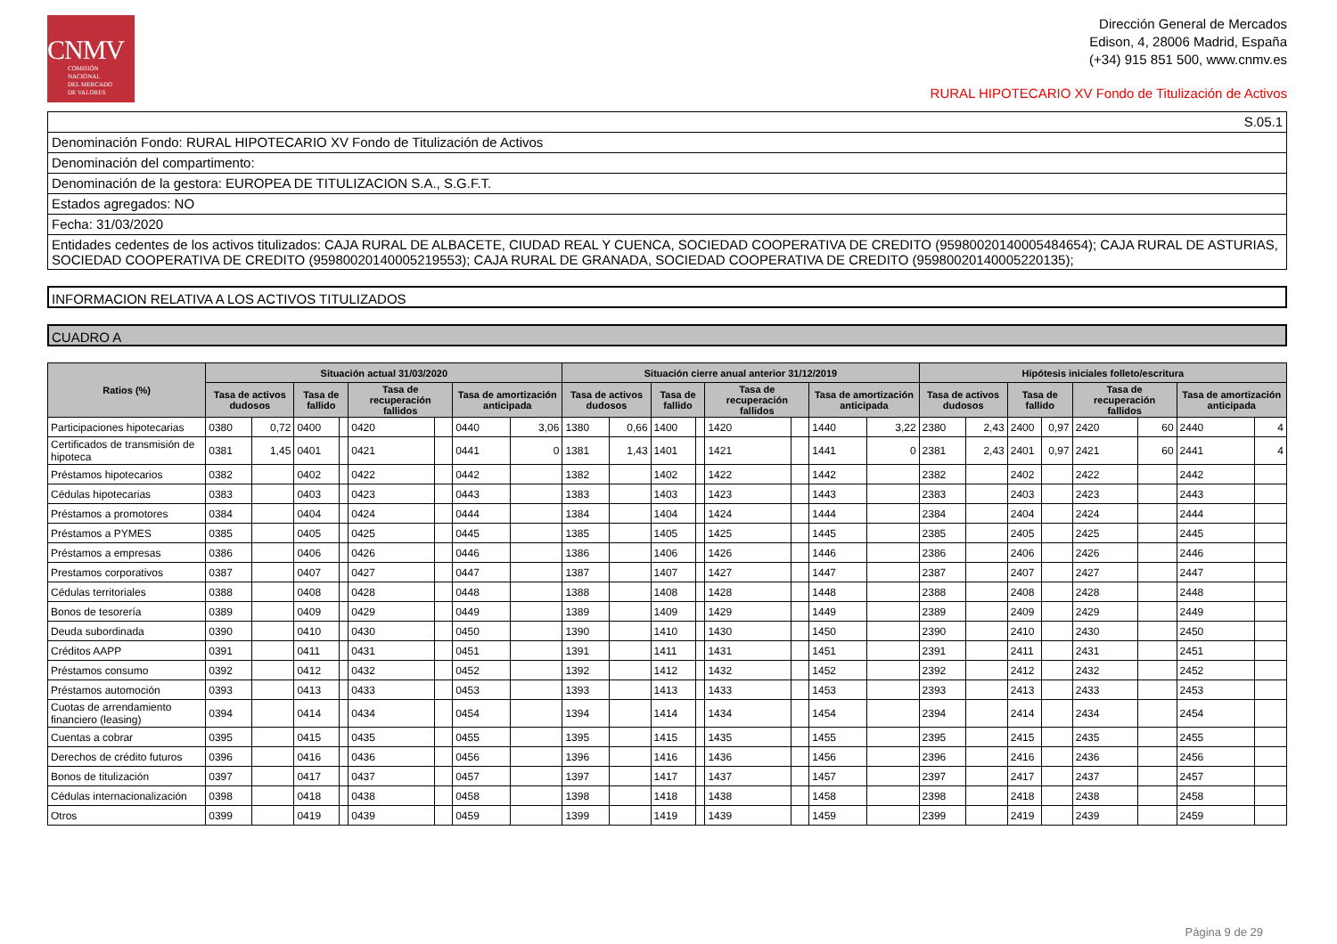CNMV
COMISIÓN
NACIONAL
DEL MERCADO
DE VALORES
Dirección General de Mercados
Edison, 4, 28006 Madrid, España
(+34) 915 851 500, www.cnmv.es
RURAL HIPOTECARIO XV Fondo de Titulización de Activos
S.05.1
Denominación Fondo: RURAL HIPOTECARIO XV Fondo de Titulización de Activos
Denominación del compartimento:
Denominación de la gestora: EUROPEA DE TITULIZACION S.A., S.G.F.T.
Estados agregados: NO
Fecha: 31/03/2020
Entidades cedentes de los activos titulizados: CAJA RURAL DE ALBACETE, CIUDAD REAL Y CUENCA, SOCIEDAD COOPERATIVA DE CREDITO (95980020140005484654); CAJA RURAL DE ASTURIAS, SOCIEDAD COOPERATIVA DE CREDITO (95980020140005219553); CAJA RURAL DE GRANADA, SOCIEDAD COOPERATIVA DE CREDITO (95980020140005220135);
INFORMACION RELATIVA A LOS ACTIVOS TITULIZADOS
CUADRO A
| Ratios (%) | Situación actual 31/03/2020 | | | | | | | | Situación cierre anual anterior 31/12/2019 | | | | | | | | Hipótesis iniciales folleto/escritura | | | | | | | |
| --- | --- | --- | --- | --- | --- | --- | --- | --- | --- | --- | --- | --- | --- | --- | --- | --- | --- | --- | --- | --- | --- | --- | --- | --- |
| | Tasa de activos dudosos | | Tasa de fallido | | Tasa de recuperación fallidos | | Tasa de amortización anticipada | | Tasa de activos dudosos | | Tasa de fallido | | Tasa de recuperación fallidos | | Tasa de amortización anticipada | | Tasa de activos dudosos | | Tasa de fallido | | Tasa de recuperación fallidos | | Tasa de amortización anticipada | |
| Participaciones hipotecarias | 0380 | 0,72 | 0400 | | 0420 | | 0440 | 3,06 | 1380 | 0,66 | 1400 | | 1420 | | 1440 | 3,22 | 2380 | 2,43 | 2400 | 0,97 | 2420 | 60 | 2440 | 4 |
| Certificados de transmisión de hipoteca | 0381 | 1,45 | 0401 | | 0421 | | 0441 | 0 | 1381 | 1,43 | 1401 | | 1421 | | 1441 | 0 | 2381 | 2,43 | 2401 | 0,97 | 2421 | 60 | 2441 | 4 |
| Préstamos hipotecarios | 0382 | | 0402 | | 0422 | | 0442 | | 1382 | | 1402 | | 1422 | | 1442 | | 2382 | | 2402 | | 2422 | | 2442 | |
| Cédulas hipotecarias | 0383 | | 0403 | | 0423 | | 0443 | | 1383 | | 1403 | | 1423 | | 1443 | | 2383 | | 2403 | | 2423 | | 2443 | |
| Préstamos a promotores | 0384 | | 0404 | | 0424 | | 0444 | | 1384 | | 1404 | | 1424 | | 1444 | | 2384 | | 2404 | | 2424 | | 2444 | |
| Préstamos a PYMES | 0385 | | 0405 | | 0425 | | 0445 | | 1385 | | 1405 | | 1425 | | 1445 | | 2385 | | 2405 | | 2425 | | 2445 | |
| Préstamos a empresas | 0386 | | 0406 | | 0426 | | 0446 | | 1386 | | 1406 | | 1426 | | 1446 | | 2386 | | 2406 | | 2426 | | 2446 | |
| Prestamos corporativos | 0387 | | 0407 | | 0427 | | 0447 | | 1387 | | 1407 | | 1427 | | 1447 | | 2387 | | 2407 | | 2427 | | 2447 | |
| Cédulas territoriales | 0388 | | 0408 | | 0428 | | 0448 | | 1388 | | 1408 | | 1428 | | 1448 | | 2388 | | 2408 | | 2428 | | 2448 | |
| Bonos de tesorería | 0389 | | 0409 | | 0429 | | 0449 | | 1389 | | 1409 | | 1429 | | 1449 | | 2389 | | 2409 | | 2429 | | 2449 | |
| Deuda subordinada | 0390 | | 0410 | | 0430 | | 0450 | | 1390 | | 1410 | | 1430 | | 1450 | | 2390 | | 2410 | | 2430 | | 2450 | |
| Créditos AAPP | 0391 | | 0411 | | 0431 | | 0451 | | 1391 | | 1411 | | 1431 | | 1451 | | 2391 | | 2411 | | 2431 | | 2451 | |
| Préstamos consumo | 0392 | | 0412 | | 0432 | | 0452 | | 1392 | | 1412 | | 1432 | | 1452 | | 2392 | | 2412 | | 2432 | | 2452 | |
| Préstamos automoción | 0393 | | 0413 | | 0433 | | 0453 | | 1393 | | 1413 | | 1433 | | 1453 | | 2393 | | 2413 | | 2433 | | 2453 | |
| Cuotas de arrendamiento financiero (leasing) | 0394 | | 0414 | | 0434 | | 0454 | | 1394 | | 1414 | | 1434 | | 1454 | | 2394 | | 2414 | | 2434 | | 2454 | |
| Cuentas a cobrar | 0395 | | 0415 | | 0435 | | 0455 | | 1395 | | 1415 | | 1435 | | 1455 | | 2395 | | 2415 | | 2435 | | 2455 | |
| Derechos de crédito futuros | 0396 | | 0416 | | 0436 | | 0456 | | 1396 | | 1416 | | 1436 | | 1456 | | 2396 | | 2416 | | 2436 | | 2456 | |
| Bonos de titulización | 0397 | | 0417 | | 0437 | | 0457 | | 1397 | | 1417 | | 1437 | | 1457 | | 2397 | | 2417 | | 2437 | | 2457 | |
| Cédulas internacionalización | 0398 | | 0418 | | 0438 | | 0458 | | 1398 | | 1418 | | 1438 | | 1458 | | 2398 | | 2418 | | 2438 | | 2458 | |
| Otros | 0399 | | 0419 | | 0439 | | 0459 | | 1399 | | 1419 | | 1439 | | 1459 | | 2399 | | 2419 | | 2439 | | 2459 | |
Página 9 de 29